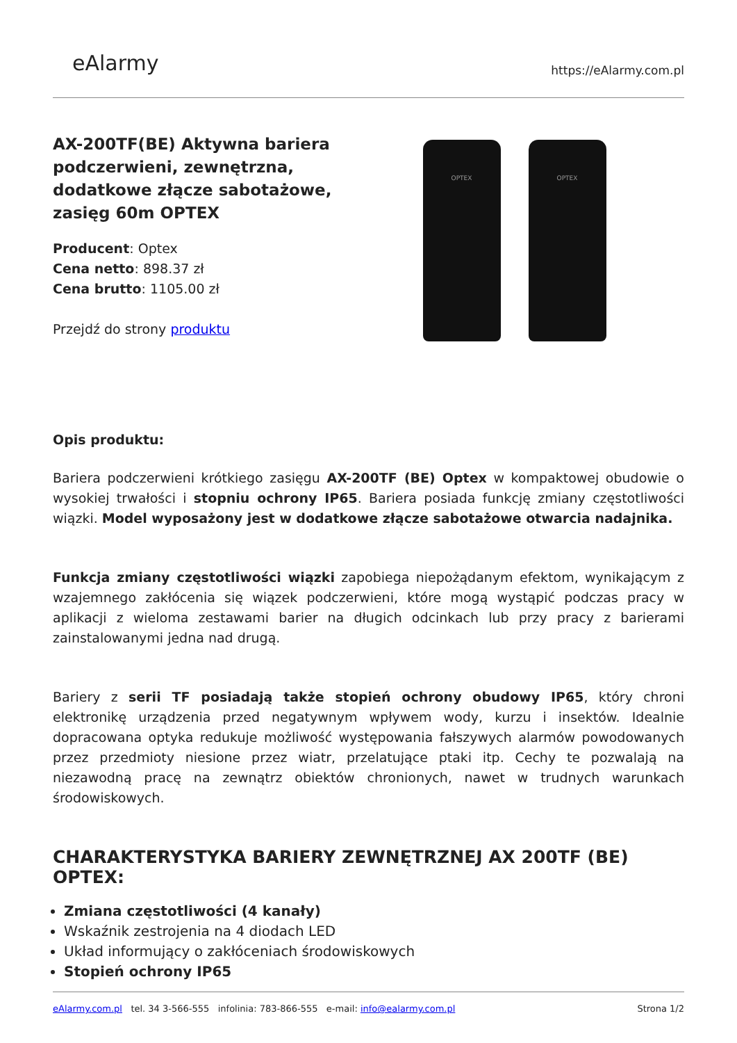eAlarmy
https://eAlarmy.com.pl
AX-200TF(BE) Aktywna bariera podczerwieni, zewnętrzna, dodatkowe złącze sabotażowe, zasięg 60m OPTEX
Producent: Optex
Cena netto: 898.37 zł
Cena brutto: 1105.00 zł
Przejdź do strony produktu
OPTEX OPTEX
Opis produktu:
Bariera podczerwieni krótkiego zasięgu AX-200TF (BE) Optex w kompaktowej obudowie o wysokiej trwałości i stopniu ochrony IP65. Bariera posiada funkcję zmiany częstotliwości wiązki. Model wyposażony jest w dodatkowe złącze sabotażowe otwarcia nadajnika.
Funkcja zmiany częstotliwości wiązki zapobiega niepożądanym efektom, wynikającym z wzajemnego zakłócenia się wiązek podczerwieni, które mogą wystąpić podczas pracy w aplikacji z wieloma zestawami barier na długich odcinkach lub przy pracy z barierami zainstalowanymi jedna nad drugą.
Bariery z serii TF posiadają także stopień ochrony obudowy IP65, który chroni elektronikę urządzenia przed negatywnym wpływem wody, kurzu i insektów. Idealnie dopracowana optyka redukuje możliwość występowania fałszywych alarmów powodowanych przez przedmioty niesione przez wiatr, przelatujące ptaki itp. Cechy te pozwalają na niezawodną pracę na zewnątrz obiektów chronionych, nawet w trudnych warunkach środowiskowych.
CHARAKTERYSTYKA BARIERY ZEWNĘTRZNEJ AX 200TF (BE) OPTEX:
Zmiana częstotliwości (4 kanały)
Wskaźnik zestrojenia na 4 diodach LED
Układ informujący o zakłóceniach środowiskowych
Stopień ochrony IP65
eAlarmy.com.pl tel. 34 3-566-555 infolinia: 783-866-555 e-mail: info@ealarmy.com.pl Strona 1/2